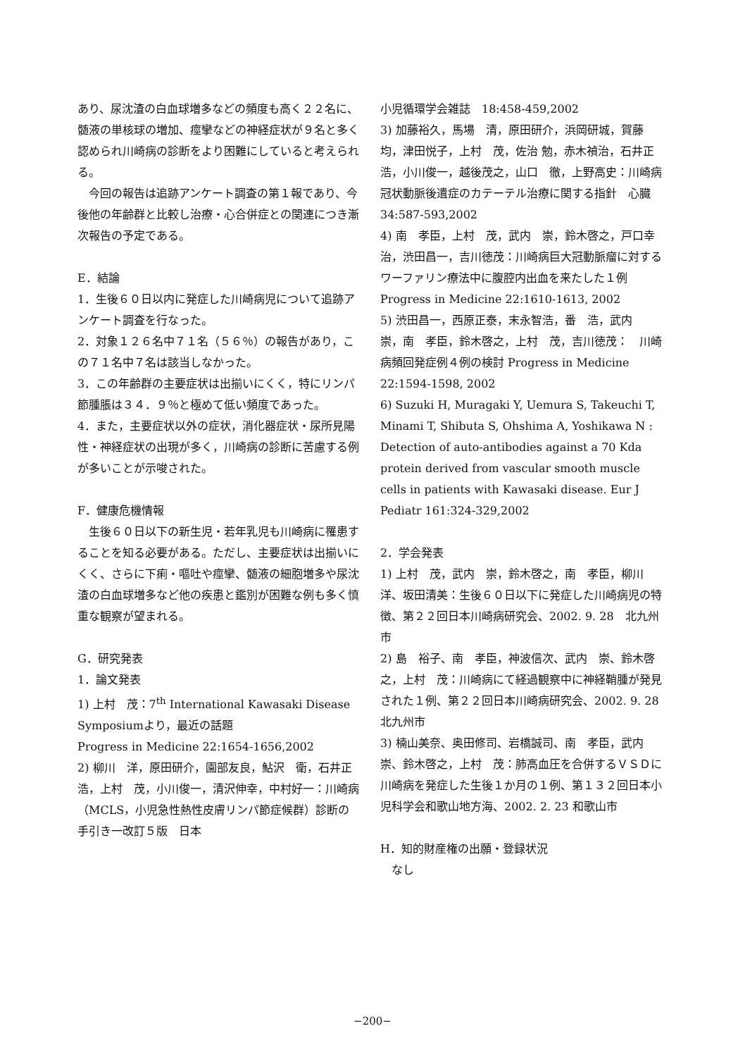あり、尿沈渣の白血球増多などの頻度も高く２２名に、髄液の単核球の増加、痙攣などの神経症状が９名と多く認められ川崎病の診断をより困難にしていると考えられる。
　今回の報告は追跡アンケート調査の第１報であり、今後他の年齢群と比較し治療・心合併症との関連につき漸次報告の予定である。
E．結論
1．生後６０日以内に発症した川崎病児について追跡アンケート調査を行なった。
2．対象１２６名中７１名（５６％）の報告があり，この７１名中７名は該当しなかった。
3．この年齢群の主要症状は出揃いにくく，特にリンパ節腫脹は３４．９％と極めて低い頻度であった。
4．また，主要症状以外の症状，消化器症状・尿所見陽性・神経症状の出現が多く，川崎病の診断に苦慮する例が多いことが示唆された。
F．健康危機情報
　生後６０日以下の新生児・若年乳児も川崎病に罹患することを知る必要がある。ただし、主要症状は出揃いにくく、さらに下痢・嘔吐や痙攣、髄液の細胞増多や尿沈渣の白血球増多など他の疾患と鑑別が困難な例も多く慎重な観察が望まれる。
G．研究発表
1．論文発表
1) 上村　茂：7<sup>th</sup> International Kawasaki Disease Symposiumより，最近の話題
Progress in Medicine 22:1654-1656,2002
2) 柳川　洋，原田研介，園部友良，鮎沢　衛，石井正浩，上村　茂，小川俊一，清沢伸幸，中村好一：川崎病（MCLS，小児急性熱性皮膚リンパ節症候群）診断の手引き一改訂５版　日本
小児循環学会雑誌　18:458-459,2002
3) 加藤裕久，馬場　清，原田研介，浜岡研城，賀藤　均，津田悦子，上村　茂，佐治 勉，赤木禎治，石井正浩，小川俊一，越後茂之，山口　徹，上野高史：川崎病冠状動脈後遺症のカテーテル治療に関する指針　心臓　34:587-593,2002
4) 南　孝臣，上村　茂，武内　崇，鈴木啓之，戸口幸治，渋田昌一，吉川徳茂：川崎病巨大冠動脈瘤に対するワーファリン療法中に腹腔内出血を来たした１例　Progress in Medicine 22:1610-1613, 2002
5) 渋田昌一，西原正泰，末永智浩，番　浩，武内　崇，南　孝臣，鈴木啓之，上村　茂，吉川徳茂：　川崎病頻回発症例４例の検討 Progress in Medicine 22:1594-1598, 2002
6) Suzuki H, Muragaki Y, Uemura S, Takeuchi T, Minami T, Shibuta S, Ohshima A, Yoshikawa N : Detection of auto-antibodies against a 70 Kda protein derived from vascular smooth muscle cells in patients with Kawasaki disease. Eur J Pediatr 161:324-329,2002
2．学会発表
1) 上村　茂，武内　崇，鈴木啓之，南　孝臣，柳川　洋、坂田清美：生後６０日以下に発症した川崎病児の特徴、第２２回日本川崎病研究会、2002. 9. 28　北九州市
2) 島　裕子、南　孝臣，神波信次、武内　崇、鈴木啓之，上村　茂：川崎病にて経過観察中に神経鞘腫が発見された１例、第２２回日本川崎病研究会、2002. 9. 28　北九州市
3) 楠山美奈、奥田修司、岩橋誠司、南　孝臣，武内　崇、鈴木啓之，上村　茂：肺高血圧を合併するＶＳＤに川崎病を発症した生後１か月の１例、第１３２回日本小児科学会和歌山地方海、2002. 2. 23 和歌山市
H．知的財産権の出願・登録状況
　なし
−200−